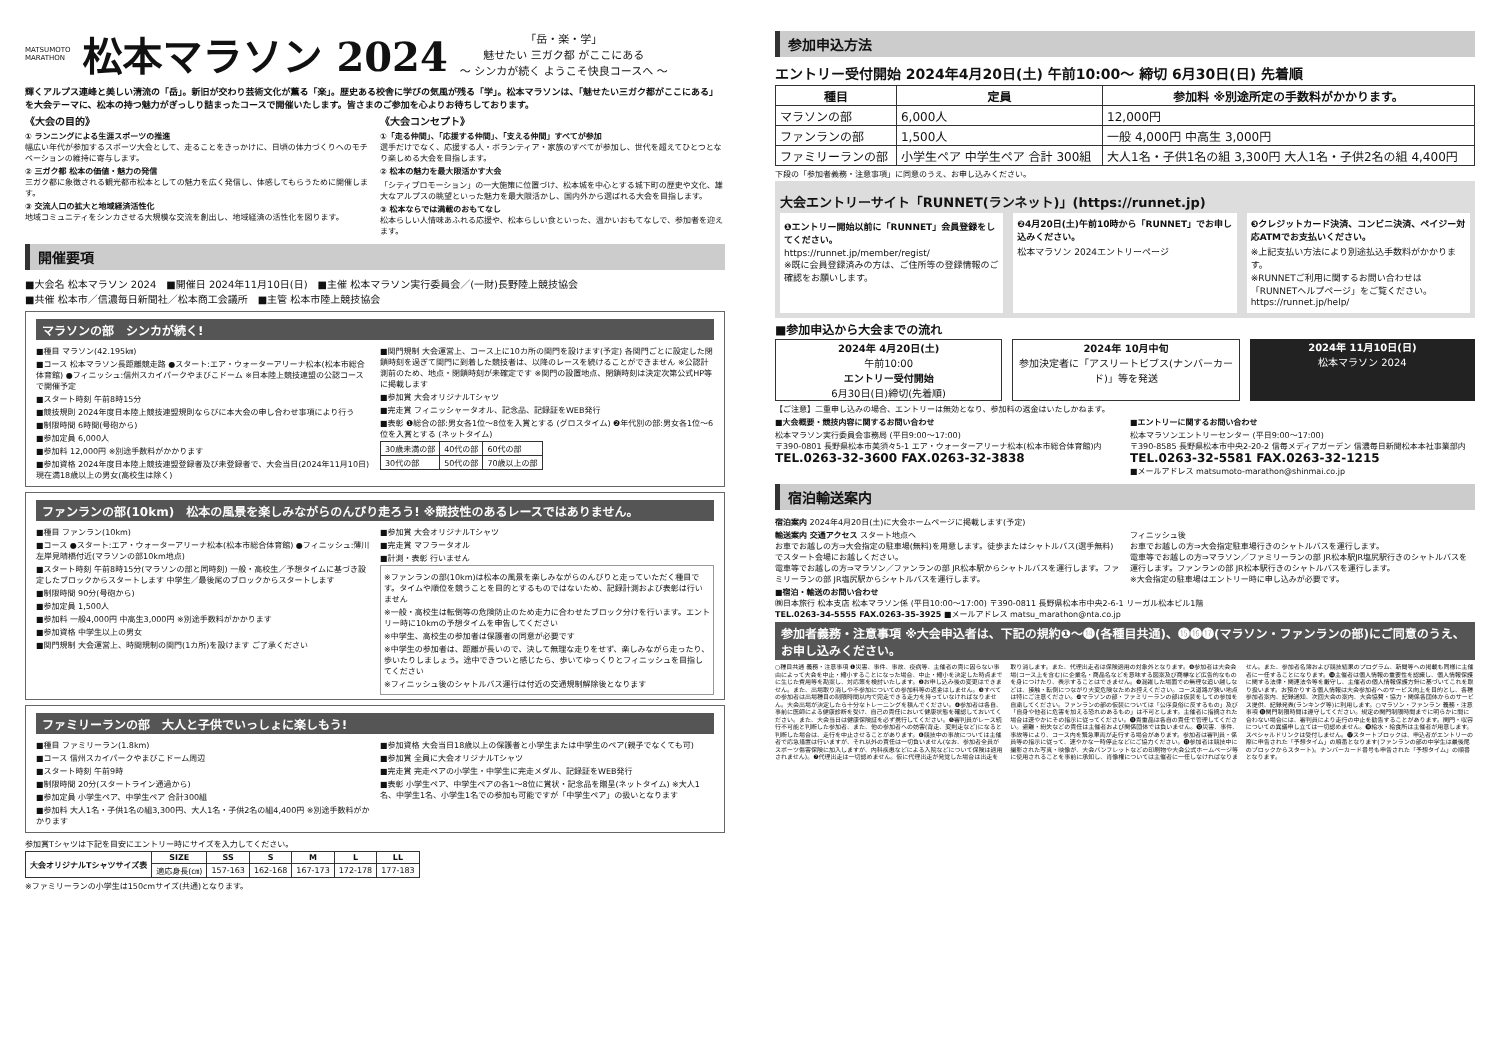MATSUMOTO
MARATHON
松本マラソン 2024
「岳・楽・学」
魅せたい 三ガク都 がここにある
〜 シンカが続く ようこそ快良コースへ 〜
輝くアルプス連峰と美しい清流の「岳」。新旧が交わり芸術文化が薫る「楽」。歴史ある校舎に学びの気風が残る「学」。松本マラソンは、「魅せたい三ガク都がここにある」を大会テーマに、松本の持つ魅力がぎっしり詰まったコースで開催いたします。皆さまのご参加を心よりお待ちしております。
《大会の目的》
① ランニングによる生涯スポーツの推進
幅広い年代が参加するスポーツ大会として、走ることをきっかけに、日頃の体力づくりへのモチベーションの維持に寄与します。
② 三ガク都 松本の価値・魅力の発信
三ガク都に象徴される観光都市松本としての魅力を広く発信し、体感してもらうために開催します。
③ 交流人口の拡大と地域経済活性化
地域コミュニティをシンカさせる大規模な交流を創出し、地域経済の活性化を図ります。
《大会コンセプト》
①「走る仲間」、「応援する仲間」、「支える仲間」すべてが参加
選手だけでなく、応援する人・ボランティア・家族のすべてが参加し、世代を超えてひとつとなり楽しめる大会を目指します。
② 松本の魅力を最大限活かす大会
「シティプロモーション」の一大施策に位置づけ、松本城を中心とする城下町の歴史や文化、雄大なアルプスの眺望といった魅力を最大限活かし、国内外から選ばれる大会を目指します。
③ 松本ならでは満載のおもてなし
松本らしい人情味あふれる応援や、松本らしい食といった、温かいおもてなしで、参加者を迎えます。
開催要項
■大会名 松本マラソン 2024　■開催日 2024年11月10日(日)　■主催 松本マラソン実行委員会／(一財)長野陸上競技協会
■共催 松本市／信濃毎日新聞社／松本商工会議所　■主管 松本市陸上競技協会
マラソンの部　シンカが続く!
■種目 マラソン(42.195㎞)
■コース 松本マラソン長距離競走路 ●スタート:エア・ウォーターアリーナ松本(松本市総合体育館) ●フィニッシュ:信州スカイパークやまびこドーム ※日本陸上競技連盟の公認コースで開催予定
■スタート時刻 午前8時15分
■競技規則 2024年度日本陸上競技連盟規則ならびに本大会の申し合わせ事項により行う
■制限時間 6時間(号砲から)
■参加定員 6,000人
■参加料 12,000円 ※別途手数料がかかります
■参加資格 2024年度日本陸上競技連盟登録者及び未登録者で、大会当日(2024年11月10日)現在満18歳以上の男女(高校生は除く)
■関門規制 大会運営上、コース上に10カ所の関門を設けます(予定) 各関門ごとに設定した閉鎖時刻を過ぎて関門に到着した競技者は、以降のレースを続けることができません ※公認計測前のため、地点・閉鎖時刻が未確定です ※関門の設置地点、閉鎖時刻は決定次第公式HP等に掲載します
■参加賞 大会オリジナルTシャツ
■完走賞 フィニッシャータオル、記念品、記録証をWEB発行
■表彰 ❶総合の部:男女各1位〜8位を入賞とする (グロスタイム) ❷年代別の部:男女各1位〜6位を入賞とする (ネットタイム)
| 30歳未満の部 | 40代の部 | 60代の部 |
| 30代の部 | 50代の部 | 70歳以上の部 |
ファンランの部(10km)　松本の風景を楽しみながらのんびり走ろう! ※競技性のあるレースではありません。
■種目 ファンラン(10km)
■コース ●スタート:エア・ウォーターアリーナ松本(松本市総合体育館) ●フィニッシュ:薄川左岸見晴橋付近(マラソンの部10km地点)
■スタート時刻 午前8時15分(マラソンの部と同時刻) 一般・高校生／予想タイムに基づき設定したブロックからスタートします 中学生／最後尾のブロックからスタートします
■制限時間 90分(号砲から)
■参加定員 1,500人
■参加料 一般4,000円 中高生3,000円 ※別途手数料がかかります
■参加資格 中学生以上の男女
■関門規制 大会運営上、時間規制の関門(1カ所)を設けます ご了承ください
■参加賞 大会オリジナルTシャツ
■完走賞 マフラータオル
■計測・表彰 行いません
※ファンランの部(10km)は松本の風景を楽しみながらのんびりと走っていただく種目です。タイムや順位を競うことを目的とするものではないため、記録計測および表彰は行いません
※一般・高校生は転倒等の危険防止のため走力に合わせたブロック分けを行います。エントリー時に10kmの予想タイムを申告してください
※中学生、高校生の参加者は保護者の同意が必要です
※中学生の参加者は、距離が長いので、決して無理な走りをせず、楽しみながら走ったり、歩いたりしましょう。途中できついと感じたら、歩いてゆっくりとフィニッシュを目指してください
※フィニッシュ後のシャトルバス運行は付近の交通規制解除後となります
ファミリーランの部　大人と子供でいっしょに楽しもう!
■種目 ファミリーラン(1.8km)
■コース 信州スカイパークやまびこドーム周辺
■スタート時刻 午前9時
■制限時間 20分(スタートライン通過から)
■参加定員 小学生ペア、中学生ペア 合計300組
■参加料 大人1名・子供1名の組3,300円、大人1名・子供2名の組4,400円 ※別途手数料がかかります
■参加資格 大会当日18歳以上の保護者と小学生または中学生のペア(親子でなくても可)
■参加賞 全員に大会オリジナルTシャツ
■完走賞 完走ペアの小学生・中学生に完走メダル、記録証をWEB発行
■表彰 小学生ペア、中学生ペアの各1〜8位に賞状・記念品を贈呈(ネットタイム) ※大人1名、中学生1名、小学生1名での参加も可能ですが「中学生ペア」の扱いとなります
参加賞Tシャツは下記を目安にエントリー時にサイズを入力してください。
| 大会オリジナルTシャツサイズ表 | SIZE | SS | S | M | L | LL |
| --- | --- | --- | --- | --- | --- | --- |
| | 適応身長(㎝) | 157-163 | 162-168 | 167-173 | 172-178 | 177-183 |
※ファミリーランの小学生は150cmサイズ(共通)となります。
参加申込方法
エントリー受付開始 2024年4月20日(土) 午前10:00〜 締切 6月30日(日) 先着順
| 種目 | 定員 | 参加料 ※別途所定の手数料がかかります。 |
| --- | --- | --- |
| マラソンの部 | 6,000人 | 12,000円 |
| ファンランの部 | 1,500人 | 一般 4,000円 中高生 3,000円 |
| ファミリーランの部 | 小学生ペア 中学生ペア 合計 300組 | 大人1名・子供1名の組 3,300円 大人1名・子供2名の組 4,400円 |
下段の「参加者義務・注意事項」に同意のうえ、お申し込みください。
大会エントリーサイト「RUNNET(ランネット)」(https://runnet.jp)
❶エントリー開始以前に「RUNNET」会員登録をしてください。
https://runnet.jp/member/regist/
※既に会員登録済みの方は、ご住所等の登録情報のご確認をお願いします。
❷4月20日(土)午前10時から「RUNNET」でお申し込みください。
松本マラソン 2024エントリーページ
❸クレジットカード決済、コンビニ決済、ペイジー対応ATMでお支払いください。
※上記支払い方法により別途払込手数料がかかります。
※RUNNETご利用に関するお問い合わせは「RUNNETヘルプページ」をご覧ください。 https://runnet.jp/help/
■参加申込から大会までの流れ
2024年 4月20日(土)
午前10:00
エントリー受付開始
6月30日(日)締切(先着順)
2024年 10月中旬
参加決定者に「アスリートビブス(ナンバーカード)」等を発送
2024年 11月10日(日)
松本マラソン 2024
【ご注意】二重申し込みの場合、エントリーは無効となり、参加料の返金はいたしかねます。
■大会概要・競技内容に関するお問い合わせ
松本マラソン実行委員会事務局 (平日9:00〜17:00)
〒390-0801 長野県松本市美須々5-1 エア・ウォーターアリーナ松本(松本市総合体育館)内
TEL.0263-32-3600 FAX.0263-32-3838
■エントリーに関するお問い合わせ
松本マラソンエントリーセンター (平日9:00〜17:00)
〒390-8585 長野県松本市中央2-20-2 信毎メディアガーデン 信濃毎日新聞松本本社事業部内
TEL.0263-32-5581 FAX.0263-32-1215
■メールアドレス matsumoto-marathon@shinmai.co.jp
宿泊輸送案内
宿泊案内 2024年4月20日(土)に大会ホームページに掲載します(予定)
輸送案内 交通アクセス スタート地点へ
お車でお越しの方⇒大会指定の駐車場(無料)を用意します。徒歩またはシャトルバス(選手無料)でスタート会場にお越しください。
電車等でお越しの方⇒マラソン／ファンランの部 JR松本駅からシャトルバスを運行します。ファミリーランの部 JR塩尻駅からシャトルバスを運行します。
フィニッシュ後
お車でお越しの方⇒大会指定駐車場行きのシャトルバスを運行します。
電車等でお越しの方⇒マラソン／ファミリーランの部 JR松本駅JR塩尻駅行きのシャトルバスを運行します。ファンランの部 JR松本駅行きのシャトルバスを運行します。
※大会指定の駐車場はエントリー時に申し込みが必要です。
■宿泊・輸送のお問い合わせ
㈱日本旅行 松本支店 松本マラソン係 (平日10:00〜17:00) 〒390-0811 長野県松本市中央2-6-1 リーガル松本ビル1階
TEL.0263-34-5555 FAX.0263-35-3925 ■メールアドレス matsu_marathon@nta.co.jp
参加者義務・注意事項 ※大会申込者は、下記の規約❶〜⓮(各種目共通)、⓯⓰⓱(マラソン・ファンランの部)にご同意のうえ、お申し込みください。
○種目共通 義務・注意事項 ❶災害、事件、事故、疫病等、主催者の責に因らない事由によって大会を中止・縮小することになった場合、中止・縮小を決定した時点までに生じた費用等を勘案し、対応策を検討いたします。❷お申し込み後の変更はできません。また、出場取り消しや不参加についての参加料等の返金はしません。❸すべての参加者は出場種目の制限時間以内で完走できる走力を持っていなければなりません。大会出場が決定したら十分なトレーニングを積んでください。❹参加者は各自、事前に医師による健康診断を受け、自己の責任において健康状態を確認しておいてください。また、大会当日は健康保険証を必ず携行してください。❺審判員がレース続行不可能と判断した参加者、また、他の参加者への妨害(背走、変則走など)になると判断した場合は、走行を中止させることがあります。❻競技中の事故については主催者で応急措置は行いますが、それ以外の責任は一切負いません(なお、参加者全員がスポーツ傷害保険に加入しますが、内科疾患などによる入院などについて保険は適用されません)。❼代理出走は一切認めません。仮に代理出走が発覚した場合は出走を取り消します。また、代理出走者は保険適用の対象外となります。❽参加者は大会会場(コース上を含む)に企業名・商品名などを意味する図案及び商標など広告的なものを身につけたり、表示することはできません。❾混雑した場面での無理な追い越しなどは、接触・転倒につながり大変危険なためお控えください。コース道路が狭い地点は特にご注意ください。❿マラソンの部・ファミリーランの部は仮装をしての参加を自粛してください。ファンランの部の仮装については「公序良俗に反するもの」及び「自身や他者に危害を加える恐れのあるもの」は不可とします。主催者に指摘された場合は速やかにその指示に従ってください。⓫貴重品は各自の責任で管理してください。盗難・紛失などの責任は主催者および関係団体では負いません。⓬災害、事件、事故等により、コース内を緊急車両が走行する場合があります。参加者は審判員・係員等の指示に従って、速やかな一時停止などにご協力ください。⓭参加者は競技中に撮影された写真・映像が、大会パンフレットなどの印刷物や大会公式ホームページ等に使用されることを事前に承知し、肖像権については主催者に一任しなければなりません。また、参加者名簿および競技結果のプログラム、新聞等への掲載も同様に主催者に一任することになります。⓮主催者は個人情報の重要性を認識し、個人情報保護に関する法律・関連法令等を厳守し、主催者の個人情報保護方針に基づいてこれを取り扱います。お預かりする個人情報は大会参加者へのサービス向上を目的とし、各種参加者案内、記録通知、次回大会の案内、大会協賛・協力・関係各団体からのサービス提供、記録発表(ランキング等)に利用します。○マラソン・ファンラン 義務・注意事項 ⓯関門制限時間は遵守してください。規定の関門制限時間までに明らかに間に合わない場合には、審判員により走行の中止を勧告することがあります。関門・収容についての異議申し立ては一切認めません。⓰給水・給食所は主催者が用意します。スペシャルドリンクは受付しません。⓱スタートブロックは、申込者がエントリーの際に申告された「予想タイム」の順番となります(ファンランの部の中学生は最後尾のブロックからスタート)。ナンバーカード番号も申告された「予想タイム」の順番となります。